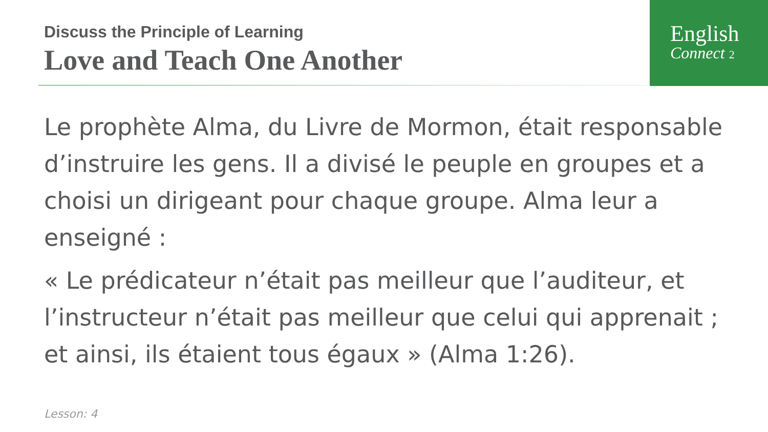English
Connect 2
Discuss the Principle of Learning
Love and Teach One Another
Le prophète Alma, du Livre de Mormon, était responsable d’instruire les gens. Il a divisé le peuple en groupes et a choisi un dirigeant pour chaque groupe. Alma leur a enseigné :
« Le prédicateur n’était pas meilleur que l’auditeur, et l’instructeur n’était pas meilleur que celui qui apprenait ; et ainsi, ils étaient tous égaux » (Alma 1:26).
Lesson: 4